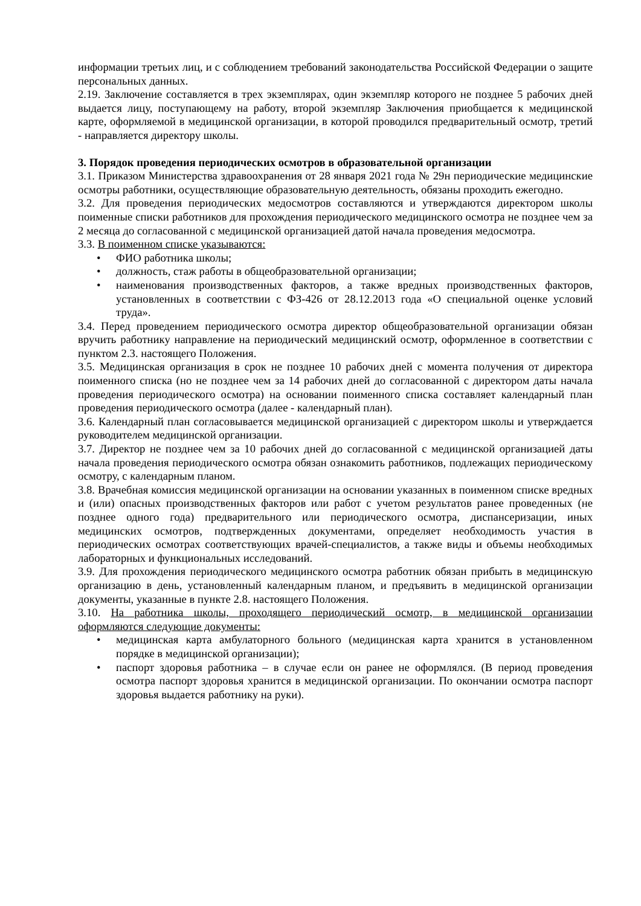информации третьих лиц, и с соблюдением требований законодательства Российской Федерации о защите персональных данных.
2.19. Заключение составляется в трех экземплярах, один экземпляр которого не позднее 5 рабочих дней выдается лицу, поступающему на работу, второй экземпляр Заключения приобщается к медицинской карте, оформляемой в медицинской организации, в которой проводился предварительный осмотр, третий - направляется директору школы.
3. Порядок проведения периодических осмотров в образовательной организации
3.1. Приказом Министерства здравоохранения от 28 января 2021 года № 29н периодические медицинские осмотры работники, осуществляющие образовательную деятельность, обязаны проходить ежегодно.
3.2. Для проведения периодических медосмотров составляются и утверждаются директором школы поименные списки работников для прохождения периодического медицинского осмотра не позднее чем за 2 месяца до согласованной с медицинской организацией датой начала проведения медосмотра.
3.3. В поименном списке указываются:
• ФИО работника школы;
• должность, стаж работы в общеобразовательной организации;
• наименования производственных факторов, а также вредных производственных факторов, установленных в соответствии с ФЗ-426 от 28.12.2013 года «О специальной оценке условий труда».
3.4. Перед проведением периодического осмотра директор общеобразовательной организации обязан вручить работнику направление на периодический медицинский осмотр, оформленное в соответствии с пунктом 2.3. настоящего Положения.
3.5. Медицинская организация в срок не позднее 10 рабочих дней с момента получения от директора поименного списка (но не позднее чем за 14 рабочих дней до согласованной с директором даты начала проведения периодического осмотра) на основании поименного списка составляет календарный план проведения периодического осмотра (далее - календарный план).
3.6. Календарный план согласовывается медицинской организацией с директором школы и утверждается руководителем медицинской организации.
3.7. Директор не позднее чем за 10 рабочих дней до согласованной с медицинской организацией даты начала проведения периодического осмотра обязан ознакомить работников, подлежащих периодическому осмотру, с календарным планом.
3.8. Врачебная комиссия медицинской организации на основании указанных в поименном списке вредных и (или) опасных производственных факторов или работ с учетом результатов ранее проведенных (не позднее одного года) предварительного или периодического осмотра, диспансеризации, иных медицинских осмотров, подтвержденных документами, определяет необходимость участия в периодических осмотрах соответствующих врачей-специалистов, а также виды и объемы необходимых лабораторных и функциональных исследований.
3.9. Для прохождения периодического медицинского осмотра работник обязан прибыть в медицинскую организацию в день, установленный календарным планом, и предъявить в медицинской организации документы, указанные в пункте 2.8. настоящего Положения.
3.10. На работника школы, проходящего периодический осмотр, в медицинской организации оформляются следующие документы:
• медицинская карта амбулаторного больного (медицинская карта хранится в установленном порядке в медицинской организации);
• паспорт здоровья работника – в случае если он ранее не оформлялся. (В период проведения осмотра паспорт здоровья хранится в медицинской организации. По окончании осмотра паспорт здоровья выдается работнику на руки).